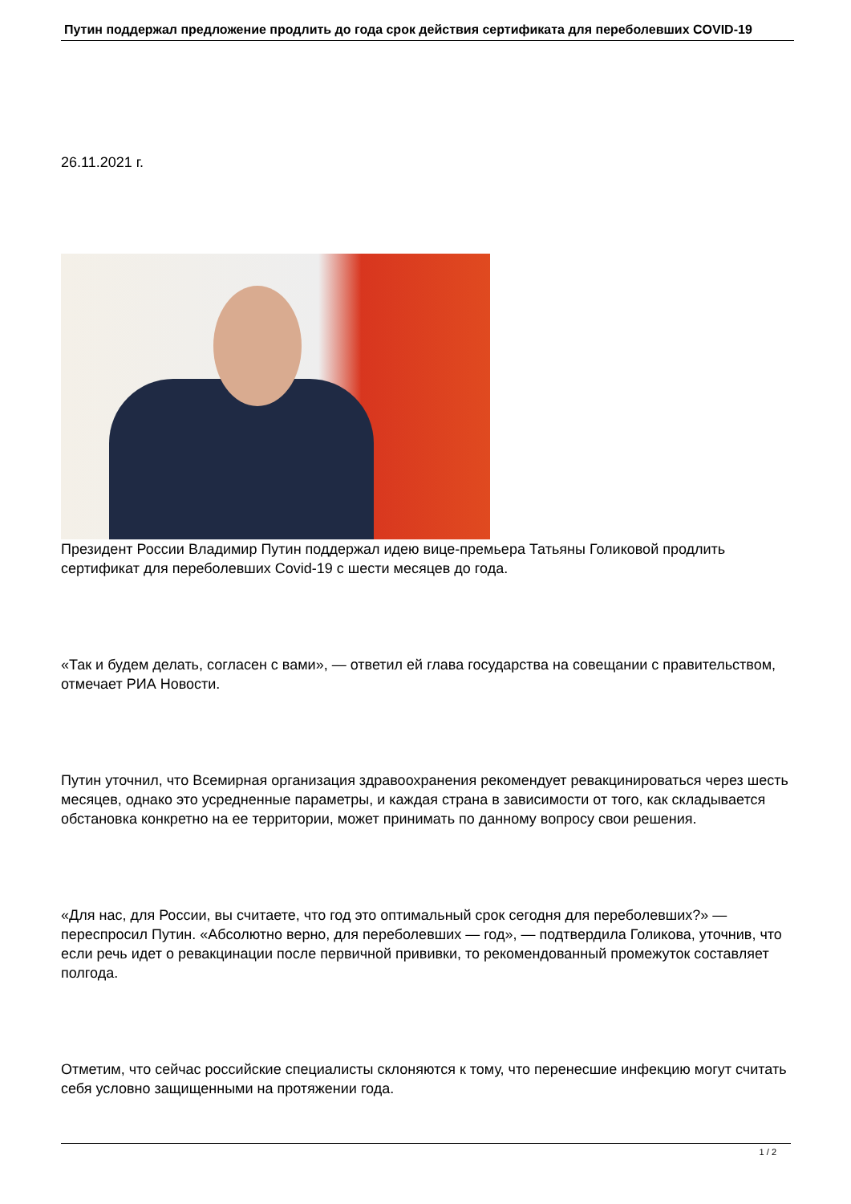Путин поддержал предложение продлить до года срок действия сертификата для переболевших COVID-19
26.11.2021 г.
Президент России Владимир Путин поддержал идею вице-премьера Татьяны Голиковой продлить сертификат для переболевших Covid-19 с шести месяцев до года.
«Так и будем делать, согласен с вами», — ответил ей глава государства на совещании с правительством, отмечает РИА Новости.
Путин уточнил, что Всемирная организация здравоохранения рекомендует ревакцинироваться через шесть месяцев, однако это усредненные параметры, и каждая страна в зависимости от того, как складывается обстановка конкретно на ее территории, может принимать по данному вопросу свои решения.
«Для нас, для России, вы считаете, что год это оптимальный срок сегодня для переболевших?» — переспросил Путин. «Абсолютно верно, для переболевших — год», — подтвердила Голикова, уточнив, что если речь идет о ревакцинации после первичной прививки, то рекомендованный промежуток составляет полгода.
Отметим, что сейчас российские специалисты склоняются к тому, что перенесшие инфекцию могут считать себя условно защищенными на протяжении года.
1 / 2